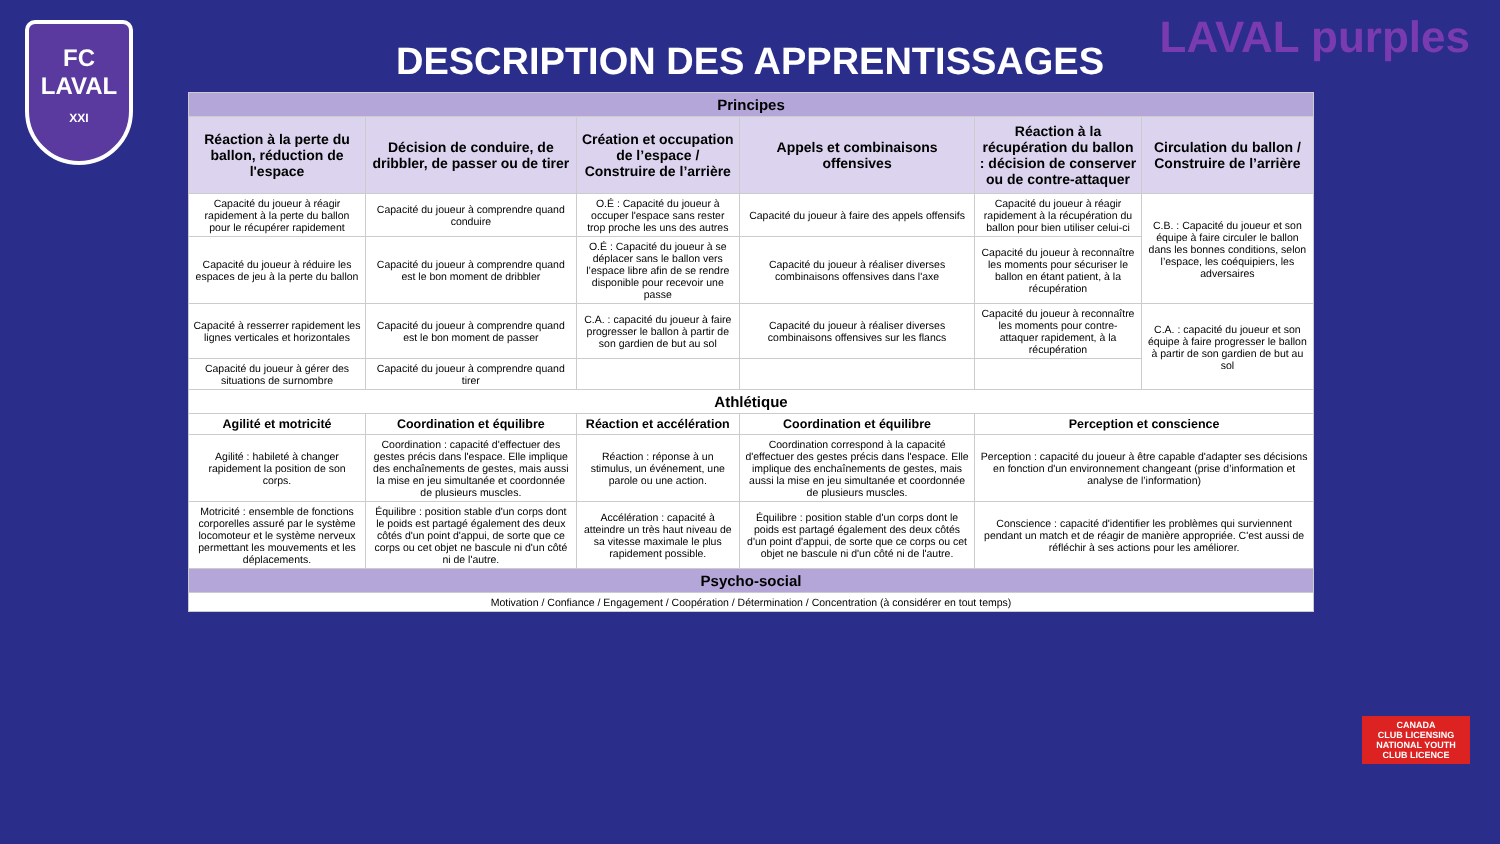FC
LAVAL
XXI
LAVAL purples
DESCRIPTION DES APPRENTISSAGES
| Principes | | | | | |
| Réaction à la perte du ballon, réduction de l'espace | Décision de conduire, de dribbler, de passer ou de tirer | Création et occupation de l’espace / Construire de l’arrière | Appels et combinaisons offensives | Réaction à la récupération du ballon : décision de conserver ou de contre-attaquer | Circulation du ballon / Construire de l’arrière |
| Capacité du joueur à réagir rapidement à la perte du ballon pour le récupérer rapidement | Capacité du joueur à comprendre quand conduire | O.É : Capacité du joueur à occuper l'espace sans rester trop proche les uns des autres | Capacité du joueur à faire des appels offensifs | Capacité du joueur à réagir rapidement à la récupération du ballon pour bien utiliser celui-ci | C.B. : Capacité du joueur et son équipe à faire circuler le ballon dans les bonnes conditions, selon l’espace, les coéquipiers, les adversaires |
| Capacité du joueur à réduire les espaces de jeu à la perte du ballon | Capacité du joueur à comprendre quand est le bon moment de dribbler | O.É : Capacité du joueur à se déplacer sans le ballon vers l’espace libre afin de se rendre disponible pour recevoir une passe | Capacité du joueur à réaliser diverses combinaisons offensives dans l'axe | Capacité du joueur à reconnaître les moments pour sécuriser le ballon en étant patient, à la récupération | |
| Capacité à resserrer rapidement les lignes verticales et horizontales | Capacité du joueur à comprendre quand est le bon moment de passer | C.A. : capacité du joueur à faire progresser le ballon à partir de son gardien de but au sol | Capacité du joueur à réaliser diverses combinaisons offensives sur les flancs | Capacité du joueur à reconnaître les moments pour contre-attaquer rapidement, à la récupération | C.A. : capacité du joueur et son équipe à faire progresser le ballon à partir de son gardien de but au sol |
| Capacité du joueur à gérer des situations de surnombre | Capacité du joueur à comprendre quand tirer | | | | |
| Athlétique | | | | | |
| Agilité et motricité | Coordination et équilibre | Réaction et accélération | Coordination et équilibre | Perception et conscience | |
| Agilité : habileté à changer rapidement la position de son corps. | Coordination : capacité d'effectuer des gestes précis dans l'espace. Elle implique des enchaînements de gestes, mais aussi la mise en jeu simultanée et coordonnée de plusieurs muscles. | Réaction : réponse à un stimulus, un événement, une parole ou une action. | Coordination correspond à la capacité d'effectuer des gestes précis dans l'espace. Elle implique des enchaînements de gestes, mais aussi la mise en jeu simultanée et coordonnée de plusieurs muscles. | Perception : capacité du joueur à être capable d'adapter ses décisions en fonction d'un environnement changeant (prise d’information et analyse de l’information) | |
| Motricité : ensemble de fonctions corporelles assuré par le système locomoteur et le système nerveux permettant les mouvements et les déplacements. | Équilibre : position stable d'un corps dont le poids est partagé également des deux côtés d'un point d'appui, de sorte que ce corps ou cet objet ne bascule ni d'un côté ni de l'autre. | Accélération : capacité à atteindre un très haut niveau de sa vitesse maximale le plus rapidement possible. | Équilibre : position stable d'un corps dont le poids est partagé également des deux côtés d'un point d'appui, de sorte que ce corps ou cet objet ne bascule ni d'un côté ni de l'autre. | Conscience : capacité d'identifier les problèmes qui surviennent pendant un match et de réagir de manière appropriée. C'est aussi de réfléchir à ses actions pour les améliorer. | |
| Psycho-social | | | | | |
| Motivation / Confiance / Engagement / Coopération / Détermination / Concentration (à considérer en tout temps) | | | | | |
CANADA
CLUB LICENSING
NATIONAL YOUTH CLUB LICENCE